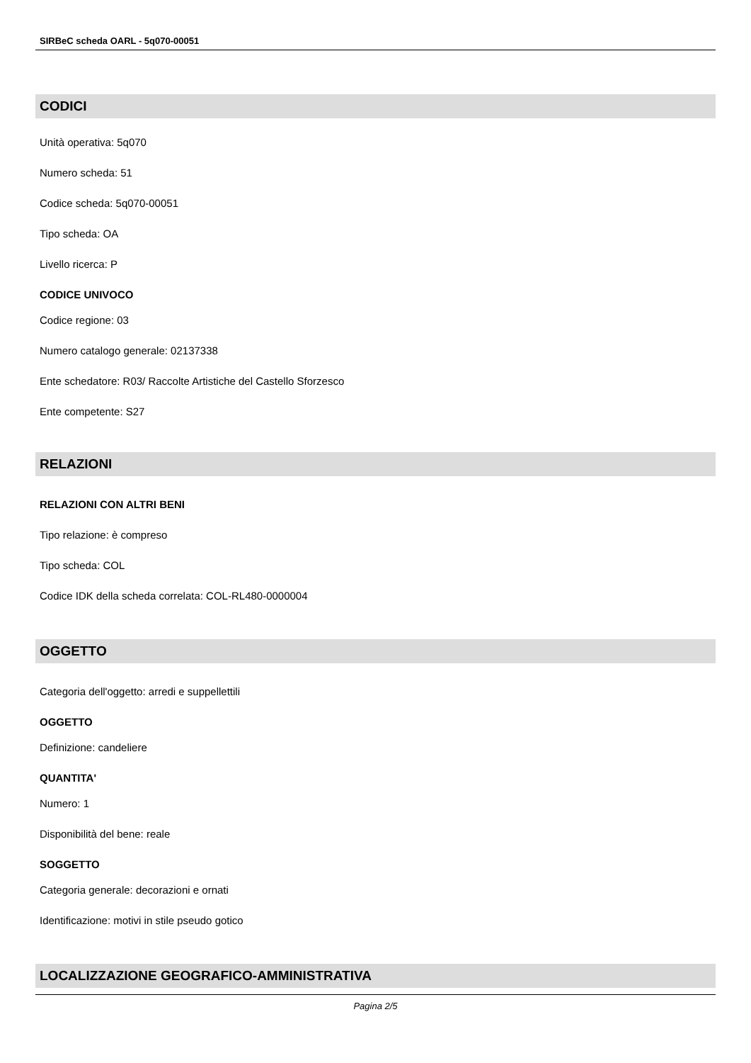SIRBeC scheda OARL - 5q070-00051
CODICI
Unità operativa: 5q070
Numero scheda: 51
Codice scheda: 5q070-00051
Tipo scheda: OA
Livello ricerca: P
CODICE UNIVOCO
Codice regione: 03
Numero catalogo generale: 02137338
Ente schedatore: R03/ Raccolte Artistiche del Castello Sforzesco
Ente competente: S27
RELAZIONI
RELAZIONI CON ALTRI BENI
Tipo relazione: è compreso
Tipo scheda: COL
Codice IDK della scheda correlata: COL-RL480-0000004
OGGETTO
Categoria dell'oggetto: arredi e suppellettili
OGGETTO
Definizione: candeliere
QUANTITA'
Numero: 1
Disponibilità del bene: reale
SOGGETTO
Categoria generale: decorazioni e ornati
Identificazione: motivi in stile pseudo gotico
LOCALIZZAZIONE GEOGRAFICO-AMMINISTRATIVA
Pagina 2/5